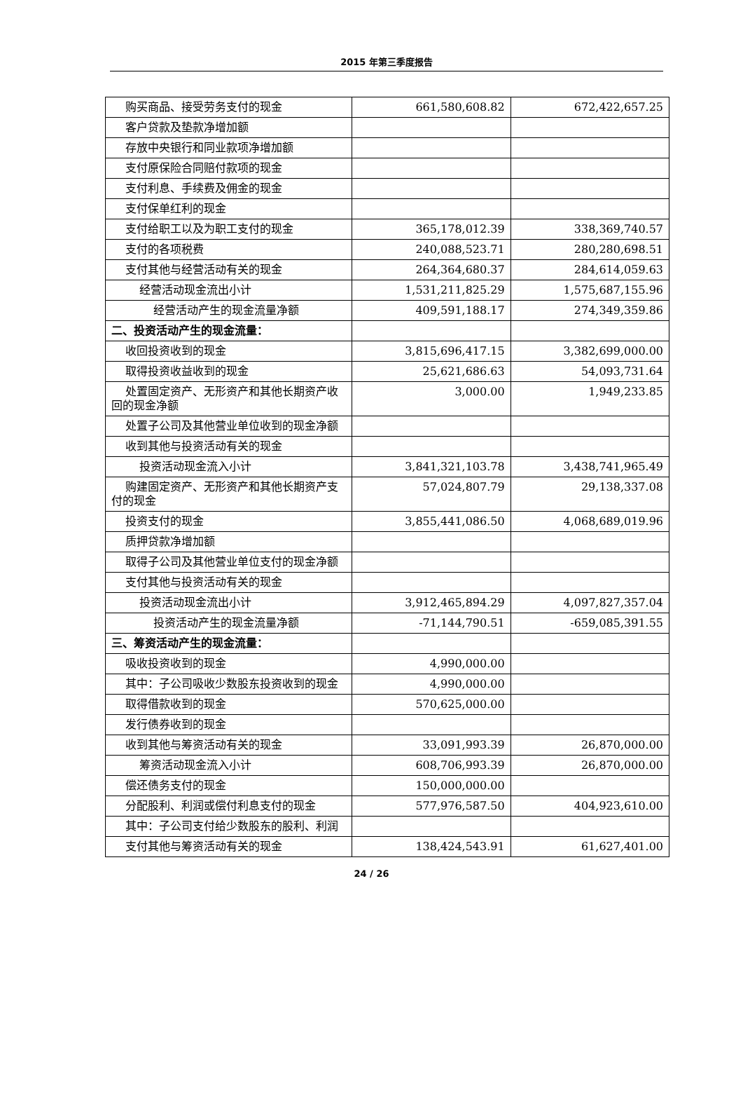2015 年第三季度报告
| 购买商品、接受劳务支付的现金 | 661,580,608.82 | 672,422,657.25 |
| 客户贷款及垫款净增加额 | | |
| 存放中央银行和同业款项净增加额 | | |
| 支付原保险合同赔付款项的现金 | | |
| 支付利息、手续费及佣金的现金 | | |
| 支付保单红利的现金 | | |
| 支付给职工以及为职工支付的现金 | 365,178,012.39 | 338,369,740.57 |
| 支付的各项税费 | 240,088,523.71 | 280,280,698.51 |
| 支付其他与经营活动有关的现金 | 264,364,680.37 | 284,614,059.63 |
| 经营活动现金流出小计 | 1,531,211,825.29 | 1,575,687,155.96 |
| 经营活动产生的现金流量净额 | 409,591,188.17 | 274,349,359.86 |
| 二、投资活动产生的现金流量： | | |
| 收回投资收到的现金 | 3,815,696,417.15 | 3,382,699,000.00 |
| 取得投资收益收到的现金 | 25,621,686.63 | 54,093,731.64 |
| 处置固定资产、无形资产和其他长期资产收回的现金净额 | 3,000.00 | 1,949,233.85 |
| 处置子公司及其他营业单位收到的现金净额 | | |
| 收到其他与投资活动有关的现金 | | |
| 投资活动现金流入小计 | 3,841,321,103.78 | 3,438,741,965.49 |
| 购建固定资产、无形资产和其他长期资产支付的现金 | 57,024,807.79 | 29,138,337.08 |
| 投资支付的现金 | 3,855,441,086.50 | 4,068,689,019.96 |
| 质押贷款净增加额 | | |
| 取得子公司及其他营业单位支付的现金净额 | | |
| 支付其他与投资活动有关的现金 | | |
| 投资活动现金流出小计 | 3,912,465,894.29 | 4,097,827,357.04 |
| 投资活动产生的现金流量净额 | -71,144,790.51 | -659,085,391.55 |
| 三、筹资活动产生的现金流量： | | |
| 吸收投资收到的现金 | 4,990,000.00 | |
| 其中：子公司吸收少数股东投资收到的现金 | 4,990,000.00 | |
| 取得借款收到的现金 | 570,625,000.00 | |
| 发行债券收到的现金 | | |
| 收到其他与筹资活动有关的现金 | 33,091,993.39 | 26,870,000.00 |
| 筹资活动现金流入小计 | 608,706,993.39 | 26,870,000.00 |
| 偿还债务支付的现金 | 150,000,000.00 | |
| 分配股利、利润或偿付利息支付的现金 | 577,976,587.50 | 404,923,610.00 |
| 其中：子公司支付给少数股东的股利、利润 | | |
| 支付其他与筹资活动有关的现金 | 138,424,543.91 | 61,627,401.00 |
24 / 26